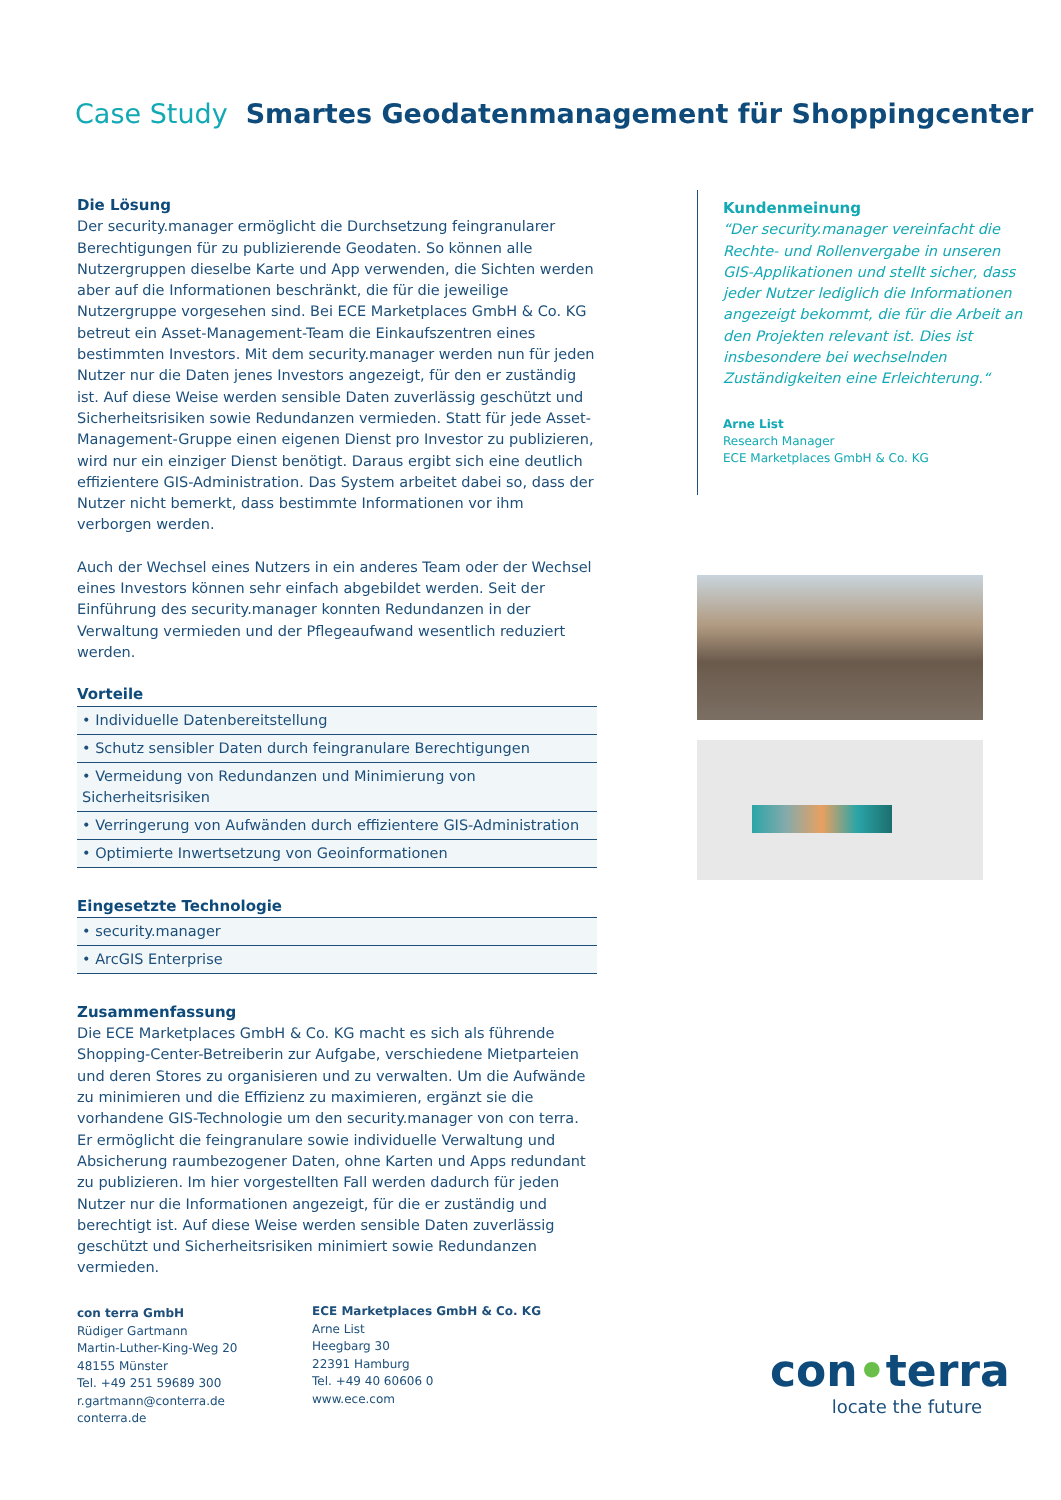Case Study Smartes Geodatenmanagement für Shoppingcenter
Die Lösung
Der security.manager ermöglicht die Durchsetzung feingranularer Berechtigungen für zu publizierende Geodaten. So können alle Nutzergruppen dieselbe Karte und App verwenden, die Sichten werden aber auf die Informationen beschränkt, die für die jeweilige Nutzergruppe vorgesehen sind. Bei ECE Marketplaces GmbH & Co. KG betreut ein Asset-Management-Team die Einkaufszentren eines bestimmten Investors. Mit dem security.manager werden nun für jeden Nutzer nur die Daten jenes Investors angezeigt, für den er zuständig ist. Auf diese Weise werden sensible Daten zuverlässig geschützt und Sicherheitsrisiken sowie Redundanzen vermieden. Statt für jede Asset-Management-Gruppe einen eigenen Dienst pro Investor zu publizieren, wird nur ein einziger Dienst benötigt. Daraus ergibt sich eine deutlich effizientere GIS-Administration. Das System arbeitet dabei so, dass der Nutzer nicht bemerkt, dass bestimmte Informationen vor ihm verborgen werden.
Auch der Wechsel eines Nutzers in ein anderes Team oder der Wechsel eines Investors können sehr einfach abgebildet werden. Seit der Einführung des security.manager konnten Redundanzen in der Verwaltung vermieden und der Pflegeaufwand wesentlich reduziert werden.
Vorteile
• Individuelle Datenbereitstellung
• Schutz sensibler Daten durch feingranulare Berechtigungen
• Vermeidung von Redundanzen und Minimierung von Sicherheitsrisiken
• Verringerung von Aufwänden durch effizientere GIS-Administration
• Optimierte Inwertsetzung von Geoinformationen
Eingesetzte Technologie
• security.manager
• ArcGIS Enterprise
Zusammenfassung
Die ECE Marketplaces GmbH & Co. KG macht es sich als führende Shopping-Center-Betreiberin zur Aufgabe, verschiedene Mietparteien und deren Stores zu organisieren und zu verwalten. Um die Aufwände zu minimieren und die Effizienz zu maximieren, ergänzt sie die vorhandene GIS-Technologie um den security.manager von con terra. Er ermöglicht die feingranulare sowie individuelle Verwaltung und Absicherung raumbezogener Daten, ohne Karten und Apps redundant zu publizieren. Im hier vorgestellten Fall werden dadurch für jeden Nutzer nur die Informationen angezeigt, für die er zuständig und berechtigt ist. Auf diese Weise werden sensible Daten zuverlässig geschützt und Sicherheitsrisiken minimiert sowie Redundanzen vermieden.
Kundenmeinung
“Der security.manager vereinfacht die Rechte- und Rollenvergabe in unseren GIS-Applikationen und stellt sicher, dass jeder Nutzer lediglich die Informationen angezeigt bekommt, die für die Arbeit an den Projekten relevant ist. Dies ist insbesondere bei wechselnden Zuständigkeiten eine Erleichterung.“
Arne List
Research Manager
ECE Marketplaces GmbH & Co. KG
con terra GmbH
Rüdiger Gartmann
Martin-Luther-King-Weg 20
48155 Münster
Tel. +49 251 59689 300
r.gartmann@conterra.de
conterra.de
ECE Marketplaces GmbH & Co. KG
Arne List
Heegbarg 30
22391 Hamburg
Tel. +49 40 60606 0
www.ece.com
con•terra
locate the future